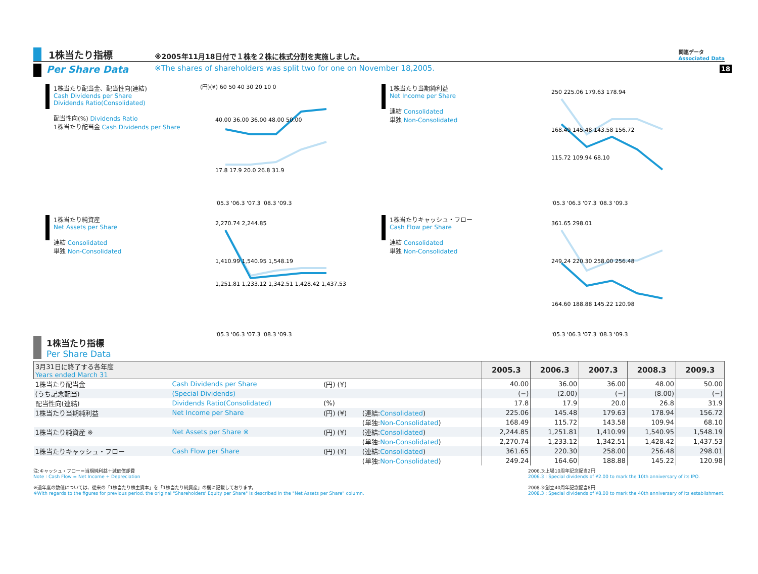18
1株当たり指標
※2005年11月18日付で１株を２株に株式分割を実施しました。
関連データ
Associated Data
Per Share Data
※The shares of shareholders was split two for one on November 18,2005.
1株当たり配当金、配当性向(連結)
Cash Dividends per Share
Dividends Ratio(Consolidated)
配当性向(%) Dividends Ratio
1株当たり配当金 Cash Dividends per Share
(円)(¥) 60 50 40 30 20 10 0
40.00 36.00 36.00 48.00 50.00
17.8 17.9 20.0 26.8 31.9
'05.3 '06.3 '07.3 '08.3 '09.3
1株当たり当期純利益
Net Income per Share
連結 Consolidated
単独 Non-Consolidated
250 225.06 179.63 178.94
168.49 145.48 143.58 156.72
115.72 109.94 68.10
'05.3 '06.3 '07.3 '08.3 '09.3
1株当たり純資産
Net Assets per Share
連結 Consolidated
単独 Non-Consolidated
2,270.74 2,244.85
1,410.99 1,540.95 1,548.19
1,251.81 1,233.12 1,342.51 1,428.42 1,437.53
'05.3 '06.3 '07.3 '08.3 '09.3
1株当たりキャッシュ・フロー
Cash Flow per Share
連結 Consolidated
単独 Non-Consolidated
361.65 298.01
249.24 220.30 258.00 256.48
164.60 188.88 145.22 120.98
'05.3 '06.3 '07.3 '08.3 '09.3
1株当たり指標
Per Share Data
| 3月31日に終了する各年度 Years ended March 31 | | | | 2005.3 | 2006.3 | 2007.3 | 2008.3 | 2009.3 |
| --- | --- | --- | --- | --- | --- | --- | --- | --- |
| 1株当たり配当金 | Cash Dividends per Share | (円) (¥) | | 40.00 | 36.00 | 36.00 | 48.00 | 50.00 |
| (うち記念配当) | (Special Dividends) | | | (−) | (2.00) | (−) | (8.00) | (−) |
| 配当性向(連結) | Dividends Ratio(Consolidated) | (%) | | 17.8 | 17.9 | 20.0 | 26.8 | 31.9 |
| 1株当たり当期純利益 | Net Income per Share | (円) (¥) | (連結: Consolidated ) | 225.06 | 145.48 | 179.63 | 178.94 | 156.72 |
| | | | (単独: Non-Consolidated ) | 168.49 | 115.72 | 143.58 | 109.94 | 68.10 |
| 1株当たり純資産 ※ | Net Assets per Share ※ | (円) (¥) | (連結: Consolidated ) | 2,244.85 | 1,251.81 | 1,410.99 | 1,540.95 | 1,548.19 |
| | | | (単独: Non-Consolidated ) | 2,270.74 | 1,233.12 | 1,342.51 | 1,428.42 | 1,437.53 |
| 1株当たりキャッシュ・フロー | Cash Flow per Share | (円) (¥) | (連結: Consolidated ) | 361.65 | 220.30 | 258.00 | 256.48 | 298.01 |
| | | | (単独: Non-Consolidated ) | 249.24 | 164.60 | 188.88 | 145.22 | 120.98 |
注:キャッシュ・フロー＝当期純利益＋減価償却費
Note : Cash Flow = Net Income + Depreciation
※過年度の数値については、従来の「1株当たり株主資本」を「1株当たり純資産」の欄に記載しております。
※With regards to the figures for previous period, the original "Shareholders' Equity per Share" is described in the "Net Assets per Share" column.
2006.3:上場10周年記念配当2円
2006.3 : Special dividends of ¥2.00 to mark the 10th anniversary of its IPO.
2008.3:創立40周年記念配当8円
2008.3 : Special dividends of ¥8.00 to mark the 40th anniversary of its establishment.